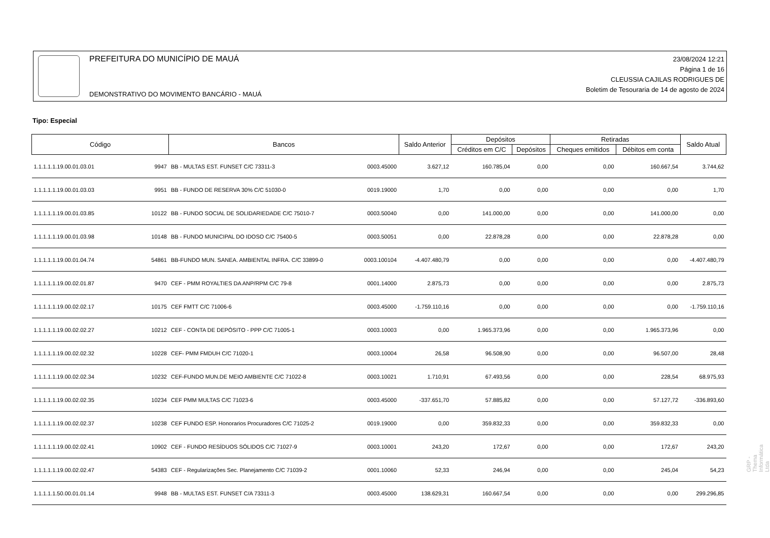PREFEITURA DO MUNICÍPIO DE MAUÁ
DEMONSTRATIVO DO MOVIMENTO BANCÁRIO - MAUÁ
23/08/2024 12:21
Página 1 de 16
CLEUSSIA CAJILAS RODRIGUES DE
Boletim de Tesouraria de 14 de agosto de 2024
Tipo: Especial
| Código | | Bancos | | Saldo Anterior | Depósitos | | Retiradas | | Saldo Atual |
| --- | --- | --- | --- | --- | --- | --- | --- | --- | --- |
| | | | | | Créditos em C/C | Depósitos | Cheques emitidos | Débitos em conta | |
| 1.1.1.1.1.19.00.01.03.01 | 9947 | BB - MULTAS EST. FUNSET C/C 73311-3 | 0003.45000 | 3.627,12 | 160.785,04 | 0,00 | 0,00 | 160.667,54 | 3.744,62 |
| 1.1.1.1.1.19.00.01.03.03 | 9951 | BB - FUNDO DE RESERVA 30% C/C 51030-0 | 0019.19000 | 1,70 | 0,00 | 0,00 | 0,00 | 0,00 | 1,70 |
| 1.1.1.1.1.19.00.01.03.85 | 10122 | BB - FUNDO SOCIAL DE SOLIDARIEDADE C/C 75010-7 | 0003.50040 | 0,00 | 141.000,00 | 0,00 | 0,00 | 141.000,00 | 0,00 |
| 1.1.1.1.1.19.00.01.03.98 | 10148 | BB - FUNDO MUNICIPAL DO IDOSO C/C 75400-5 | 0003.50051 | 0,00 | 22.878,28 | 0,00 | 0,00 | 22.878,28 | 0,00 |
| 1.1.1.1.1.19.00.01.04.74 | 54861 | BB-FUNDO MUN. SANEA. AMBIENTAL INFRA. C/C 33899-0 | 0003.100104 | -4.407.480,79 | 0,00 | 0,00 | 0,00 | 0,00 | -4.407.480,79 |
| 1.1.1.1.1.19.00.02.01.87 | 9470 | CEF - PMM ROYALTIES DA ANP/RPM C/C 79-8 | 0001.14000 | 2.875,73 | 0,00 | 0,00 | 0,00 | 0,00 | 2.875,73 |
| 1.1.1.1.1.19.00.02.02.17 | 10175 | CEF FMTT C/C 71006-6 | 0003.45000 | -1.759.110,16 | 0,00 | 0,00 | 0,00 | 0,00 | -1.759.110,16 |
| 1.1.1.1.1.19.00.02.02.27 | 10212 | CEF - CONTA DE DEPÓSITO - PPP C/C 71005-1 | 0003.10003 | 0,00 | 1.965.373,96 | 0,00 | 0,00 | 1.965.373,96 | 0,00 |
| 1.1.1.1.1.19.00.02.02.32 | 10228 | CEF- PMM FMDUH C/C 71020-1 | 0003.10004 | 26,58 | 96.508,90 | 0,00 | 0,00 | 96.507,00 | 28,48 |
| 1.1.1.1.1.19.00.02.02.34 | 10232 | CEF-FUNDO MUN.DE MEIO AMBIENTE C/C 71022-8 | 0003.10021 | 1.710,91 | 67.493,56 | 0,00 | 0,00 | 228,54 | 68.975,93 |
| 1.1.1.1.1.19.00.02.02.35 | 10234 | CEF PMM MULTAS C/C 71023-6 | 0003.45000 | -337.651,70 | 57.885,82 | 0,00 | 0,00 | 57.127,72 | -336.893,60 |
| 1.1.1.1.1.19.00.02.02.37 | 10238 | CEF FUNDO ESP. Honorarios Procuradores C/C 71025-2 | 0019.19000 | 0,00 | 359.832,33 | 0,00 | 0,00 | 359.832,33 | 0,00 |
| 1.1.1.1.1.19.00.02.02.41 | 10902 | CEF - FUNDO RESÍDUOS SÓLIDOS C/C 71027-9 | 0003.10001 | 243,20 | 172,67 | 0,00 | 0,00 | 172,67 | 243,20 |
| 1.1.1.1.1.19.00.02.02.47 | 54383 | CEF - Regularizações Sec. Planejamento C/C 71039-2 | 0001.10060 | 52,33 | 246,94 | 0,00 | 0,00 | 245,04 | 54,23 |
| 1.1.1.1.1.50.00.01.01.14 | 9948 | BB - MULTAS EST. FUNSET C/A 73311-3 | 0003.45000 | 138.629,31 | 160.667,54 | 0,00 | 0,00 | 0,00 | 299.296,85 |
GRP - Thema Informática Ltda